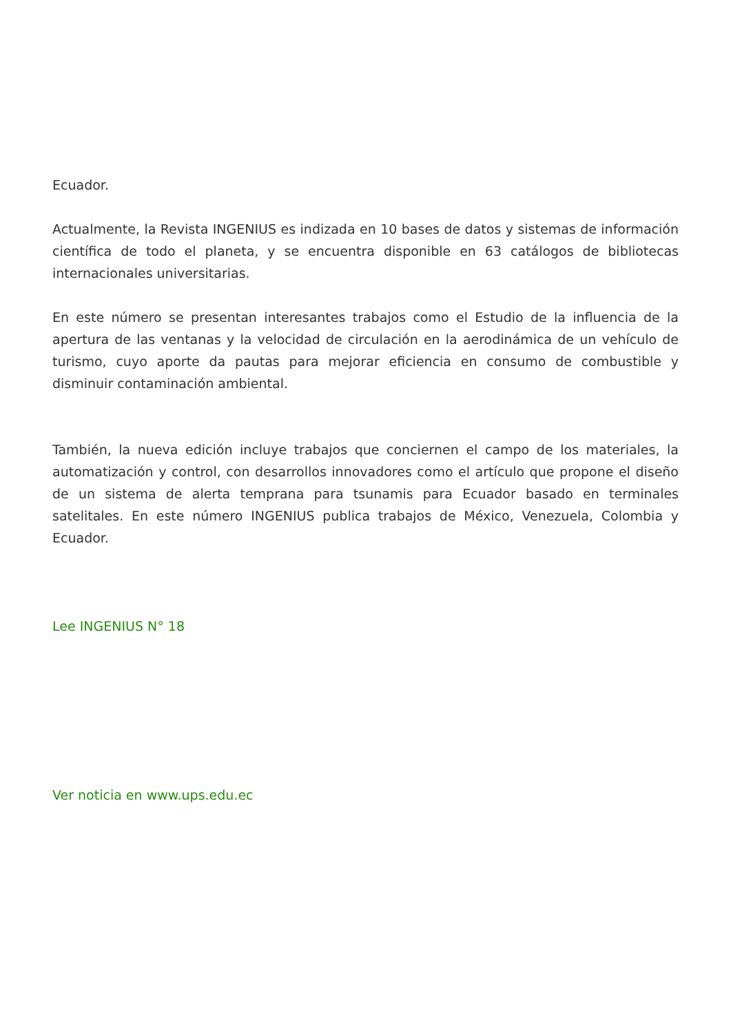Ecuador.
Actualmente, la Revista INGENIUS es indizada en 10 bases de datos y sistemas de información científica de todo el planeta, y se encuentra disponible en 63 catálogos de bibliotecas internacionales universitarias.
En este número se presentan interesantes trabajos como el Estudio de la influencia de la apertura de las ventanas y la velocidad de circulación en la aerodinámica de un vehículo de turismo, cuyo aporte da pautas para mejorar eficiencia en consumo de combustible y disminuir contaminación ambiental.
También, la nueva edición incluye trabajos que conciernen el campo de los materiales, la automatización y control, con desarrollos innovadores como el artículo que propone el diseño de un sistema de alerta temprana para tsunamis para Ecuador basado en terminales satelitales. En este número INGENIUS publica trabajos de México, Venezuela, Colombia y Ecuador.
Lee INGENIUS N° 18
Ver noticia en www.ups.edu.ec